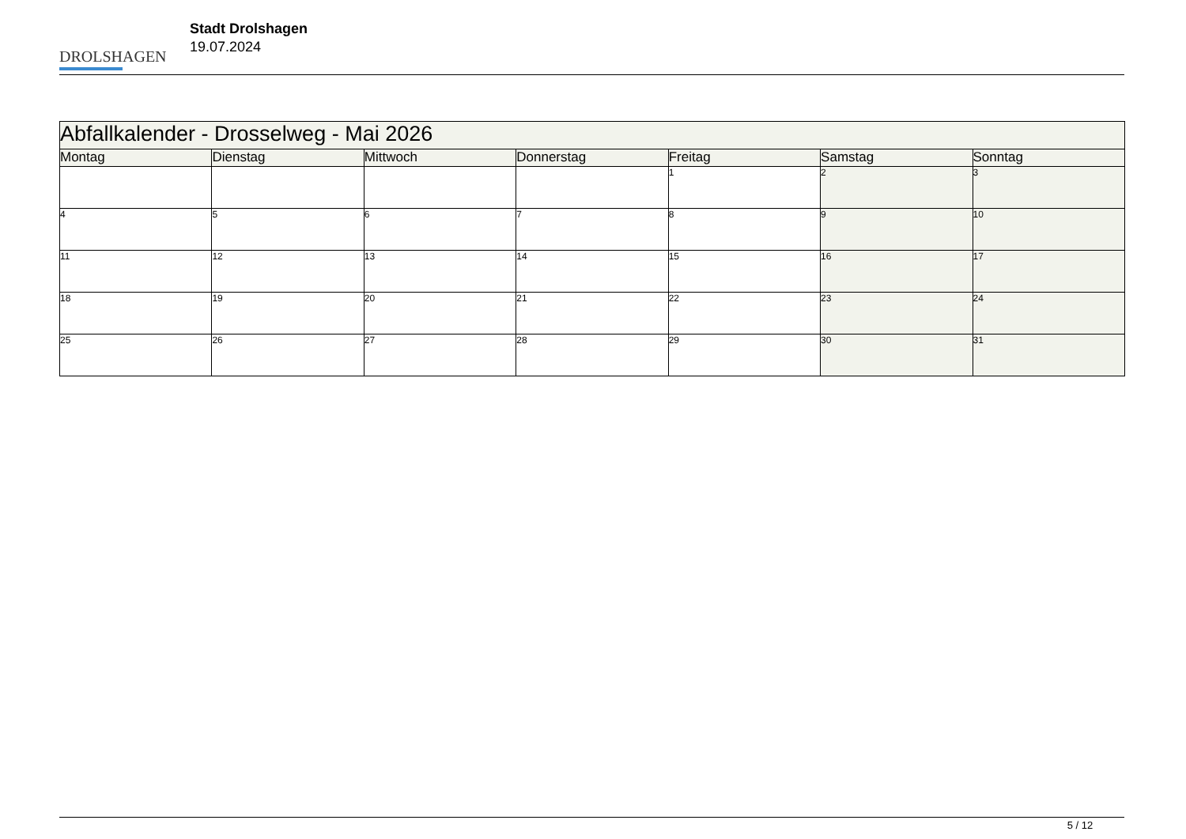DROLSHAGEN
Stadt Drolshagen
19.07.2024
| Abfallkalender - Drosselweg - Mai 2026 | | | | | | |
| --- | --- | --- | --- | --- | --- | --- |
| Montag | Dienstag | Mittwoch | Donnerstag | Freitag | Samstag | Sonntag |
| | | | | 1 | 2 | 3 |
| 4 | 5 | 6 | 7 | 8 | 9 | 10 |
| 11 | 12 | 13 | 14 | 15 | 16 | 17 |
| 18 | 19 | 20 | 21 | 22 | 23 | 24 |
| 25 | 26 | 27 | 28 | 29 | 30 | 31 |
5 / 12